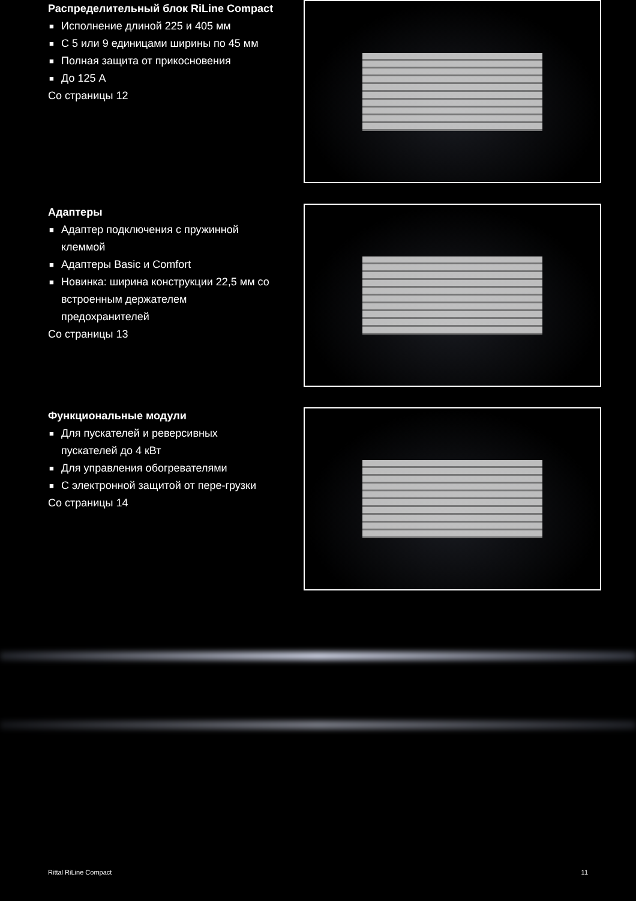Распределительный блок RiLine Compact
■ Исполнение длиной 225 и 405 мм
■ С 5 или 9 единицами ширины по 45 мм
■ Полная защита от прикосновения
■ До 125 А
Со страницы 12
Адаптеры
■ Адаптер подключения с пружинной клеммой
■ Адаптеры Basic и Comfort
■ Новинка: ширина конструкции 22,5 мм со встроенным держателем предохранителей
Со страницы 13
Функциональные модули
■ Для пускателей и реверсивных пускателей до 4 кВт
■ Для управления обогревателями
■ С электронной защитой от пере-грузки
Со страницы 14
Rittal RiLine Compact 11